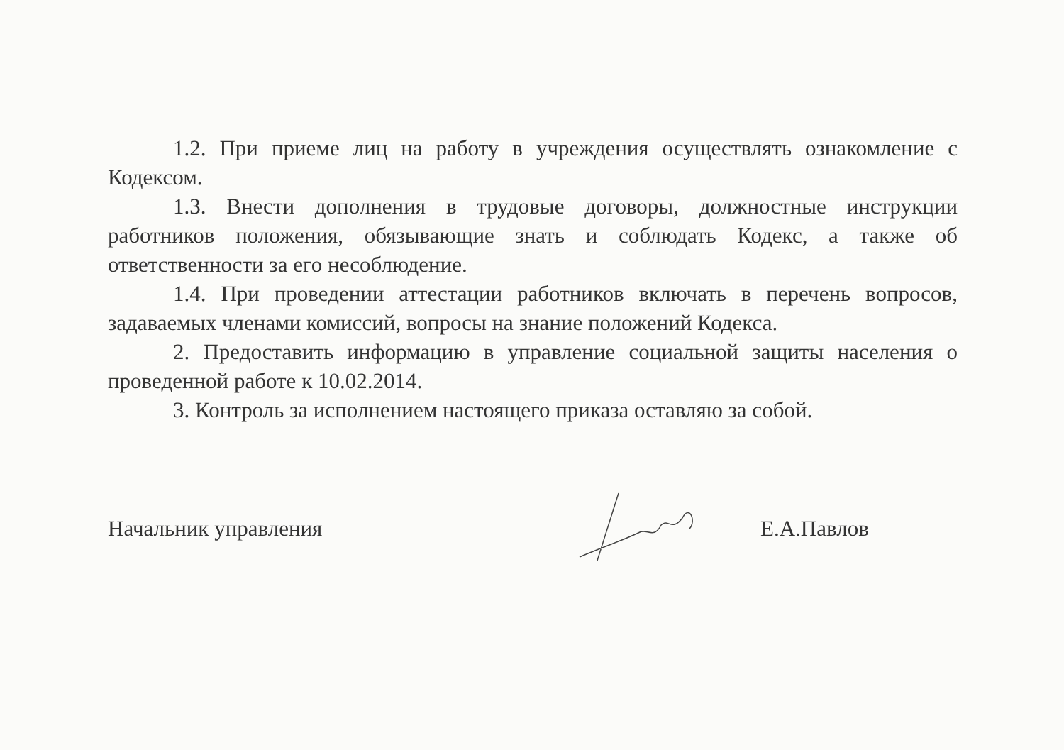1.2. При приеме лиц на работу в учреждения осуществлять ознакомление с Кодексом.
1.3. Внести дополнения в трудовые договоры, должностные инструкции работников положения, обязывающие знать и соблюдать Кодекс, а также об ответственности за его несоблюдение.
1.4. При проведении аттестации работников включать в перечень вопросов, задаваемых членами комиссий, вопросы на знание положений Кодекса.
2. Предоставить информацию в управление социальной защиты населения о проведенной работе к 10.02.2014.
3. Контроль за исполнением настоящего приказа оставляю за собой.
Начальник управления Е.А.Павлов